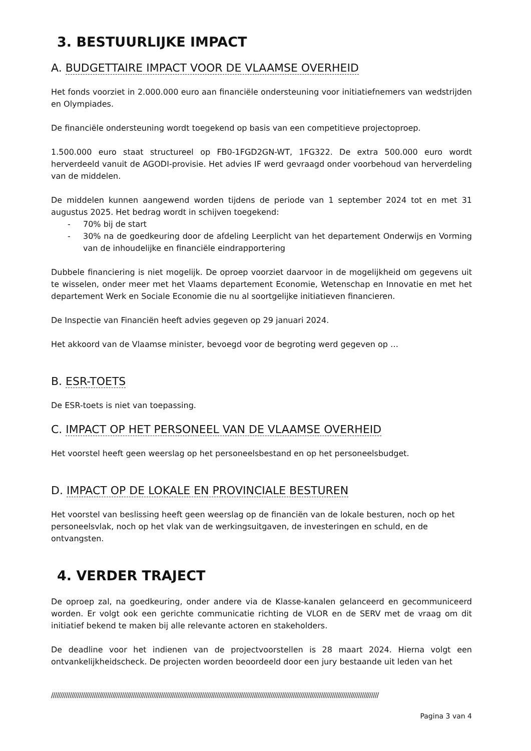3. BESTUURLIJKE IMPACT
A. BUDGETTAIRE IMPACT VOOR DE VLAAMSE OVERHEID
Het fonds voorziet in 2.000.000 euro aan financiële ondersteuning voor initiatiefnemers van wedstrijden en Olympiades.
De financiële ondersteuning wordt toegekend op basis van een competitieve projectoproep.
1.500.000 euro staat structureel op FB0-1FGD2GN-WT, 1FG322. De extra 500.000 euro wordt herverdeeld vanuit de AGODI-provisie. Het advies IF werd gevraagd onder voorbehoud van herverdeling van de middelen.
De middelen kunnen aangewend worden tijdens de periode van 1 september 2024 tot en met 31 augustus 2025. Het bedrag wordt in schijven toegekend:
- 70% bij de start
- 30% na de goedkeuring door de afdeling Leerplicht van het departement Onderwijs en Vorming van de inhoudelijke en financiële eindrapportering
Dubbele financiering is niet mogelijk. De oproep voorziet daarvoor in de mogelijkheid om gegevens uit te wisselen, onder meer met het Vlaams departement Economie, Wetenschap en Innovatie en met het departement Werk en Sociale Economie die nu al soortgelijke initiatieven financieren.
De Inspectie van Financiën heeft advies gegeven op 29 januari 2024.
Het akkoord van de Vlaamse minister, bevoegd voor de begroting werd gegeven op …
B. ESR-TOETS
De ESR-toets is niet van toepassing.
C. IMPACT OP HET PERSONEEL VAN DE VLAAMSE OVERHEID
Het voorstel heeft geen weerslag op het personeelsbestand en op het personeelsbudget.
D. IMPACT OP DE LOKALE EN PROVINCIALE BESTUREN
Het voorstel van beslissing heeft geen weerslag op de financiën van de lokale besturen, noch op het personeelsvlak, noch op het vlak van de werkingsuitgaven, de investeringen en schuld, en de ontvangsten.
4. VERDER TRAJECT
De oproep zal, na goedkeuring, onder andere via de Klasse-kanalen gelanceerd en gecommuniceerd worden. Er volgt ook een gerichte communicatie richting de VLOR en de SERV met de vraag om dit initiatief bekend te maken bij alle relevante actoren en stakeholders.
De deadline voor het indienen van de projectvoorstellen is 28 maart 2024. Hierna volgt een ontvankelijkheidscheck. De projecten worden beoordeeld door een jury bestaande uit leden van het
////////////////////////////////////////////////////////////////////////////////////////////////////////////////////////////////////////////////////////////////////////////////
Pagina 3 van 4